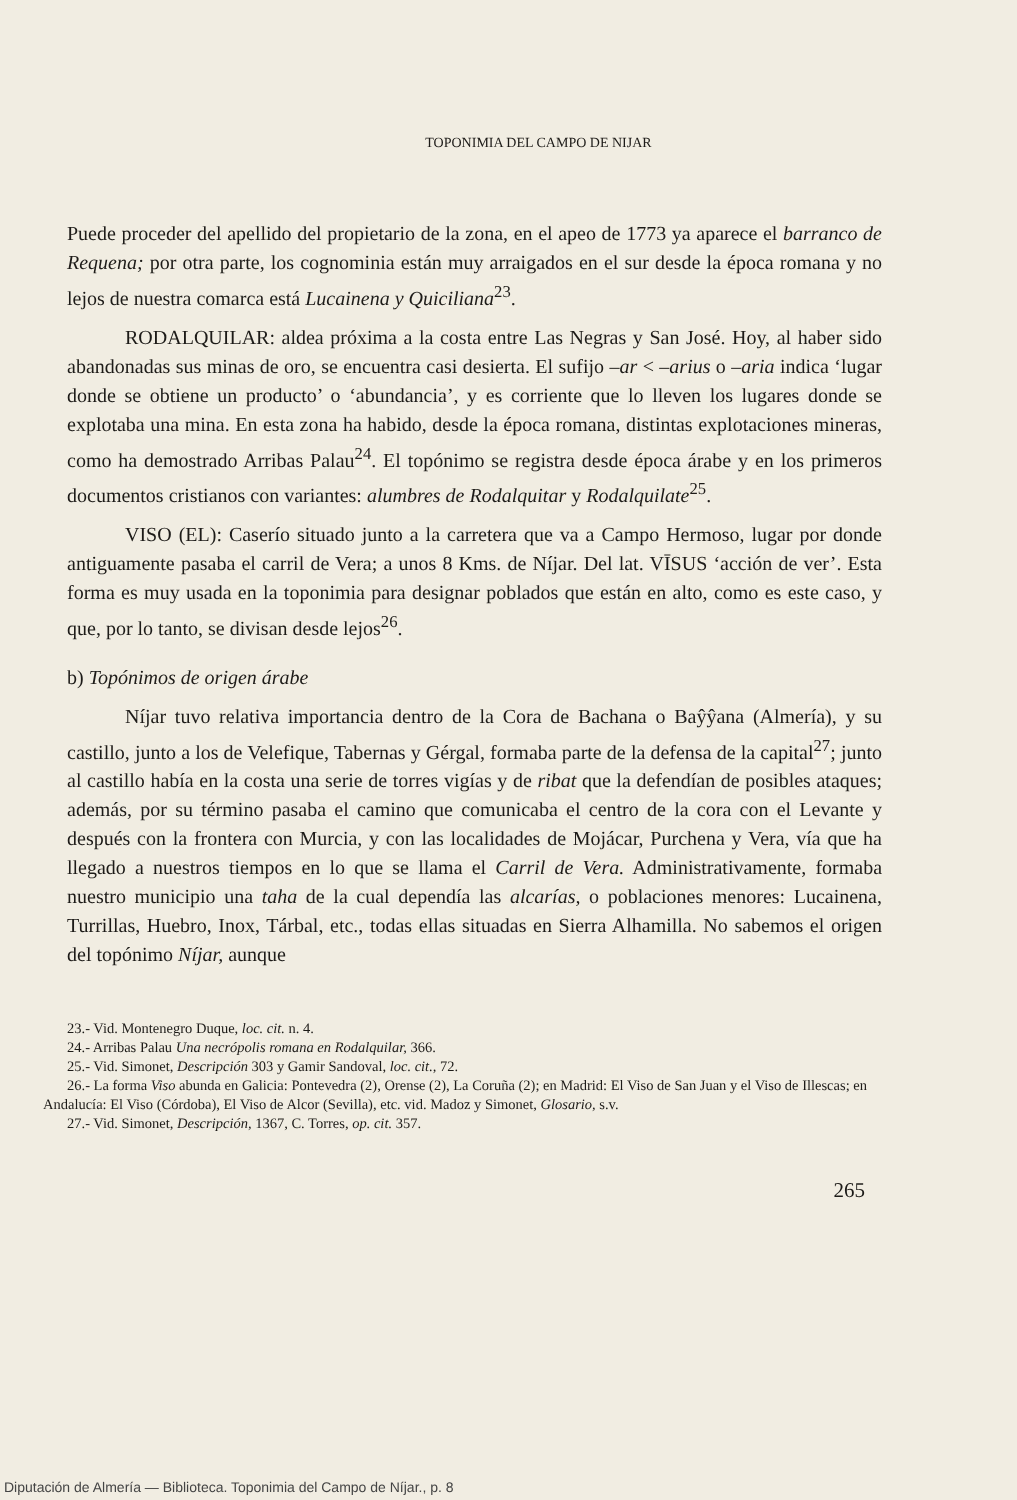TOPONIMIA DEL CAMPO DE NIJAR
Puede proceder del apellido del propietario de la zona, en el apeo de 1773 ya aparece el barranco de Requena; por otra parte, los cognominia están muy arraigados en el sur desde la época romana y no lejos de nuestra comarca está Lucainena y Quiciliana<sup>23</sup>.
RODALQUILAR: aldea próxima a la costa entre Las Negras y San José. Hoy, al haber sido abandonadas sus minas de oro, se encuentra casi desierta. El sufijo –ar < –arius o –aria indica ‘lugar donde se obtiene un producto’ o ‘abundancia’, y es corriente que lo lleven los lugares donde se explotaba una mina. En esta zona ha habido, desde la época romana, distintas explotaciones mineras, como ha demostrado Arribas Palau<sup>24</sup>. El topónimo se registra desde época árabe y en los primeros documentos cristianos con variantes: alumbres de Rodalquitar y Rodalquilate<sup>25</sup>.
VISO (EL): Caserío situado junto a la carretera que va a Campo Hermoso, lugar por donde antiguamente pasaba el carril de Vera; a unos 8 Kms. de Níjar. Del lat. VĪSUS ‘acción de ver’. Esta forma es muy usada en la toponimia para designar poblados que están en alto, como es este caso, y que, por lo tanto, se divisan desde lejos<sup>26</sup>.
b) Topónimos de origen árabe
Níjar tuvo relativa importancia dentro de la Cora de Bachana o Baŷŷana (Almería), y su castillo, junto a los de Velefique, Tabernas y Gérgal, formaba parte de la defensa de la capital<sup>27</sup>; junto al castillo había en la costa una serie de torres vigías y de ribat que la defendían de posibles ataques; además, por su término pasaba el camino que comunicaba el centro de la cora con el Levante y después con la frontera con Murcia, y con las localidades de Mojácar, Purchena y Vera, vía que ha llegado a nuestros tiempos en lo que se llama el Carril de Vera. Administrativamente, formaba nuestro municipio una taha de la cual dependía las alcarías, o poblaciones menores: Lucainena, Turrillas, Huebro, Inox, Tárbal, etc., todas ellas situadas en Sierra Alhamilla. No sabemos el origen del topónimo Níjar, aunque
23.- Vid. Montenegro Duque, loc. cit. n. 4.
24.- Arribas Palau Una necrópolis romana en Rodalquilar, 366.
25.- Vid. Simonet, Descripción 303 y Gamir Sandoval, loc. cit., 72.
26.- La forma Viso abunda en Galicia: Pontevedra (2), Orense (2), La Coruña (2); en Madrid: El Viso de San Juan y el Viso de Illescas; en Andalucía: El Viso (Córdoba), El Viso de Alcor (Sevilla), etc. vid. Madoz y Simonet, Glosario, s.v.
27.- Vid. Simonet, Descripción, 1367, C. Torres, op. cit. 357.
265
Diputación de Almería — Biblioteca. Toponimia del Campo de Níjar., p. 8